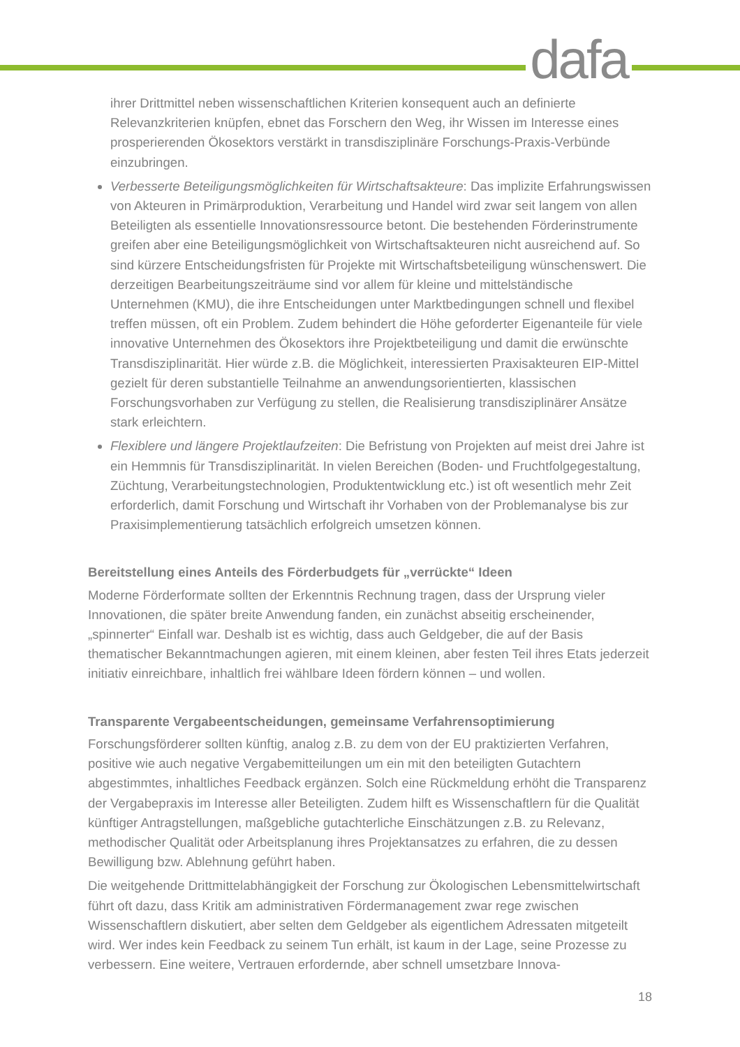dafa
ihrer Drittmittel neben wissenschaftlichen Kriterien konsequent auch an definierte Relevanzkriterien knüpfen, ebnet das Forschern den Weg, ihr Wissen im Interesse eines prosperierenden Ökosektors verstärkt in transdisziplinäre Forschungs-Praxis-Verbünde einzubringen.
Verbesserte Beteiligungsmöglichkeiten für Wirtschaftsakteure: Das implizite Erfahrungswissen von Akteuren in Primärproduktion, Verarbeitung und Handel wird zwar seit langem von allen Beteiligten als essentielle Innovationsressource betont. Die bestehenden Förderinstrumente greifen aber eine Beteiligungsmöglichkeit von Wirtschaftsakteuren nicht ausreichend auf. So sind kürzere Entscheidungsfristen für Projekte mit Wirtschaftsbeteiligung wünschenswert. Die derzeitigen Bearbeitungszeiträume sind vor allem für kleine und mittelständische Unternehmen (KMU), die ihre Entscheidungen unter Marktbedingungen schnell und flexibel treffen müssen, oft ein Problem. Zudem behindert die Höhe geforderter Eigenanteile für viele innovative Unternehmen des Ökosektors ihre Projektbeteiligung und damit die erwünschte Transdisziplinarität. Hier würde z.B. die Möglichkeit, interessierten Praxisakteuren EIP-Mittel gezielt für deren substantielle Teilnahme an anwendungsorientierten, klassischen Forschungsvorhaben zur Verfügung zu stellen, die Realisierung transdisziplinärer Ansätze stark erleichtern.
Flexiblere und längere Projektlaufzeiten: Die Befristung von Projekten auf meist drei Jahre ist ein Hemmnis für Transdisziplinarität. In vielen Bereichen (Boden- und Fruchtfolgegestaltung, Züchtung, Verarbeitungstechnologien, Produktentwicklung etc.) ist oft wesentlich mehr Zeit erforderlich, damit Forschung und Wirtschaft ihr Vorhaben von der Problemanalyse bis zur Praxisimplementierung tatsächlich erfolgreich umsetzen können.
Bereitstellung eines Anteils des Förderbudgets für „verrückte“ Ideen
Moderne Förderformate sollten der Erkenntnis Rechnung tragen, dass der Ursprung vieler Innovationen, die später breite Anwendung fanden, ein zunächst abseitig erscheinender, „spinnerter“ Einfall war. Deshalb ist es wichtig, dass auch Geldgeber, die auf der Basis thematischer Bekanntmachungen agieren, mit einem kleinen, aber festen Teil ihres Etats jederzeit initiativ einreichbare, inhaltlich frei wählbare Ideen fördern können – und wollen.
Transparente Vergabeentscheidungen, gemeinsame Verfahrensoptimierung
Forschungsförderer sollten künftig, analog z.B. zu dem von der EU praktizierten Verfahren, positive wie auch negative Vergabemitteilungen um ein mit den beteiligten Gutachtern abgestimmtes, inhaltliches Feedback ergänzen. Solch eine Rückmeldung erhöht die Transparenz der Vergabepraxis im Interesse aller Beteiligten. Zudem hilft es Wissenschaftlern für die Qualität künftiger Antragstellungen, maßgebliche gutachterliche Einschätzungen z.B. zu Relevanz, methodischer Qualität oder Arbeitsplanung ihres Projektansatzes zu erfahren, die zu dessen Bewilligung bzw. Ablehnung geführt haben.
Die weitgehende Drittmittelabhängigkeit der Forschung zur Ökologischen Lebensmittelwirtschaft führt oft dazu, dass Kritik am administrativen Fördermanagement zwar rege zwischen Wissenschaftlern diskutiert, aber selten dem Geldgeber als eigentlichem Adressaten mitgeteilt wird. Wer indes kein Feedback zu seinem Tun erhält, ist kaum in der Lage, seine Prozesse zu verbessern. Eine weitere, Vertrauen erfordernde, aber schnell umsetzbare Innova-
18